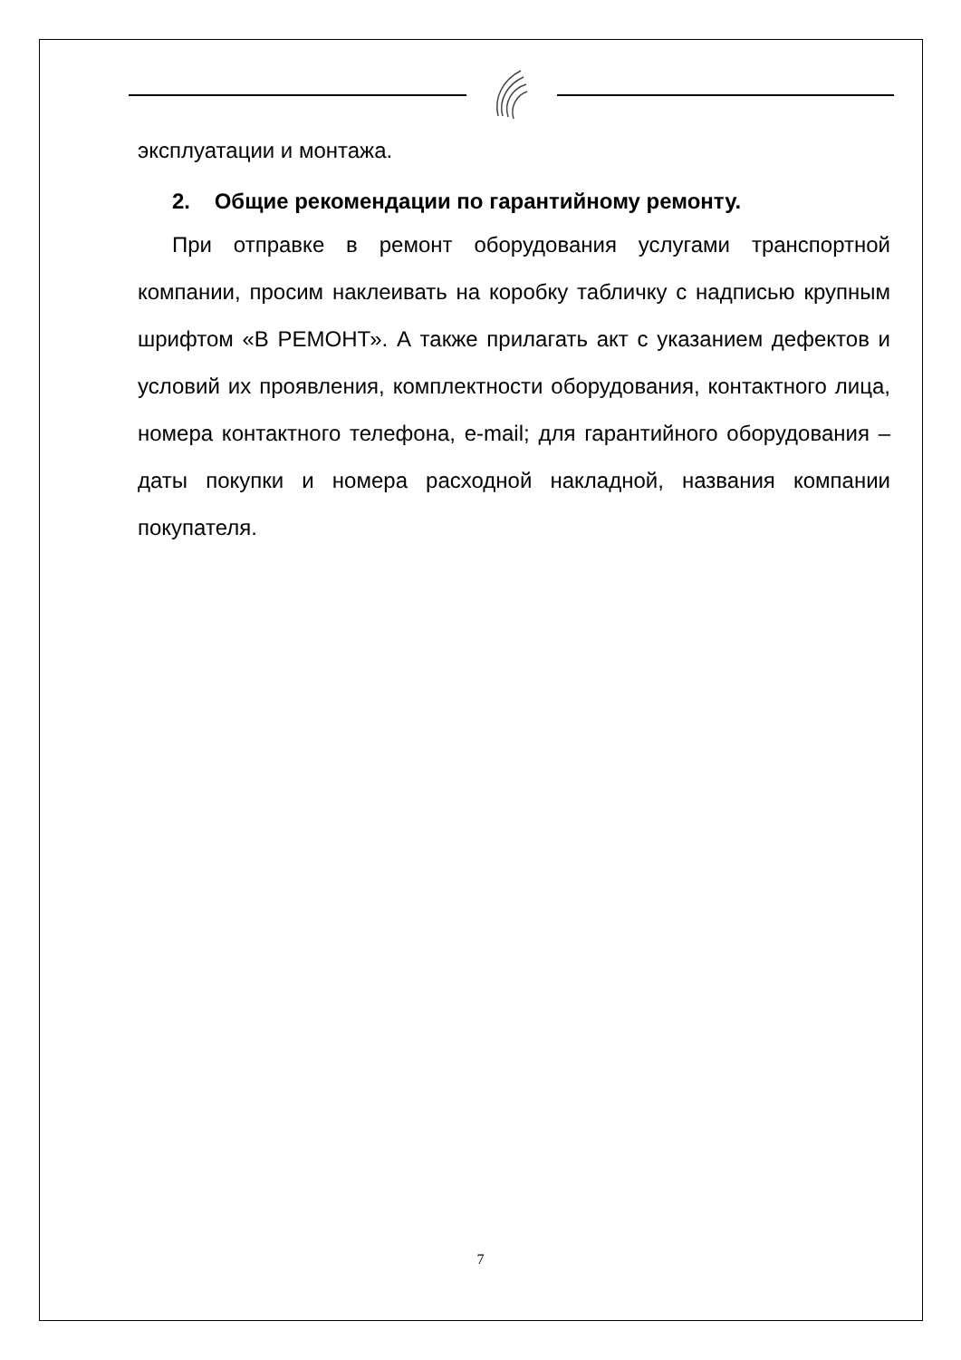эксплуатации и монтажа.
2. Общие рекомендации по гарантийному ремонту.
При отправке в ремонт оборудования услугами транспортной компании, просим наклеивать на коробку табличку с надписью крупным шрифтом «В РЕМОНТ». А также прилагать акт с указанием дефектов и условий их проявления, комплектности оборудования, контактного лица, номера контактного телефона, e-mail; для гарантийного оборудования – даты покупки и номера расходной накладной, названия компании покупателя.
7